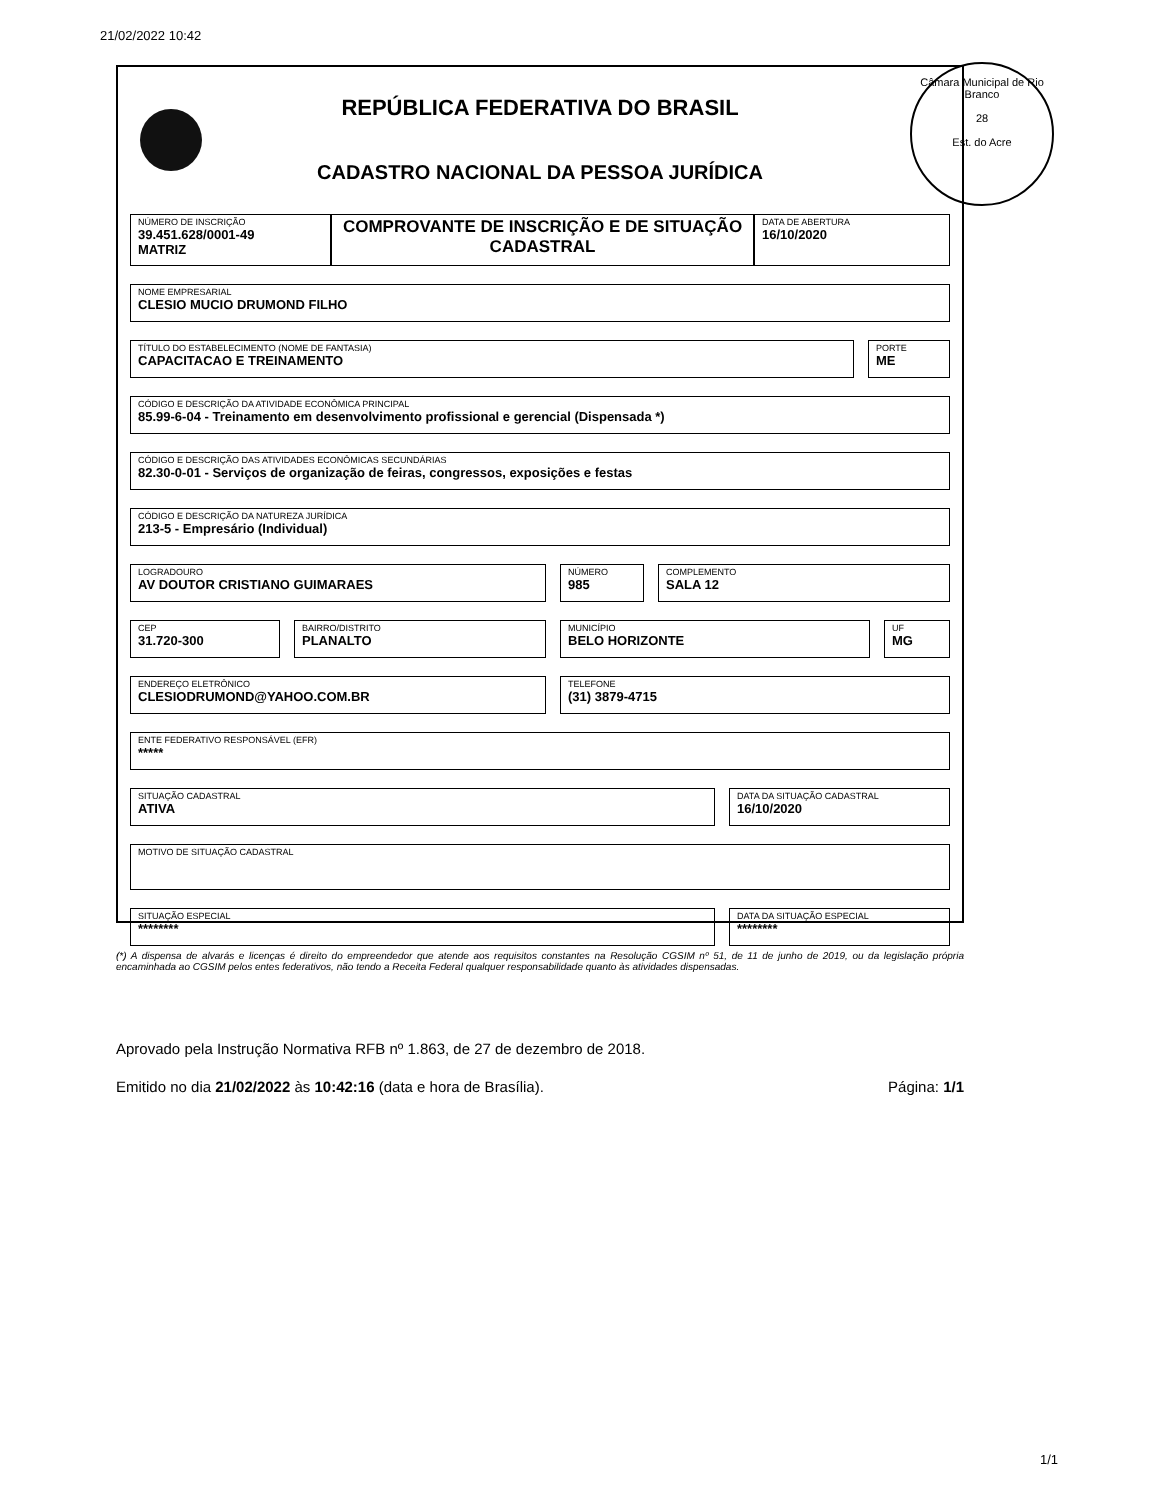21/02/2022 10:42
REPÚBLICA FEDERATIVA DO BRASIL
CADASTRO NACIONAL DA PESSOA JURÍDICA
NÚMERO DE INSCRIÇÃO
39.451.628/0001-49
MATRIZ
COMPROVANTE DE INSCRIÇÃO E DE SITUAÇÃO CADASTRAL
DATA DE ABERTURA
16/10/2020
NOME EMPRESARIAL
CLESIO MUCIO DRUMOND FILHO
TÍTULO DO ESTABELECIMENTO (NOME DE FANTASIA)
CAPACITACAO E TREINAMENTO
PORTE
ME
CÓDIGO E DESCRIÇÃO DA ATIVIDADE ECONÔMICA PRINCIPAL
85.99-6-04 - Treinamento em desenvolvimento profissional e gerencial (Dispensada *)
CÓDIGO E DESCRIÇÃO DAS ATIVIDADES ECONÔMICAS SECUNDÁRIAS
82.30-0-01 - Serviços de organização de feiras, congressos, exposições e festas
CÓDIGO E DESCRIÇÃO DA NATUREZA JURÍDICA
213-5 - Empresário (Individual)
LOGRADOURO
AV DOUTOR CRISTIANO GUIMARAES
NÚMERO
985
COMPLEMENTO
SALA 12
CEP
31.720-300
BAIRRO/DISTRITO
PLANALTO
MUNICÍPIO
BELO HORIZONTE
UF
MG
ENDEREÇO ELETRÔNICO
CLESIODRUMOND@YAHOO.COM.BR
TELEFONE
(31) 3879-4715
ENTE FEDERATIVO RESPONSÁVEL (EFR)
*****
SITUAÇÃO CADASTRAL
ATIVA
DATA DA SITUAÇÃO CADASTRAL
16/10/2020
MOTIVO DE SITUAÇÃO CADASTRAL
SITUAÇÃO ESPECIAL
********
DATA DA SITUAÇÃO ESPECIAL
********
Câmara Municipal de Rio Branco
28
Est. do Acre
(*) A dispensa de alvarás e licenças é direito do empreendedor que atende aos requisitos constantes na Resolução CGSIM nº 51, de 11 de junho de 2019, ou da legislação própria encaminhada ao CGSIM pelos entes federativos, não tendo a Receita Federal qualquer responsabilidade quanto às atividades dispensadas.
Aprovado pela Instrução Normativa RFB nº 1.863, de 27 de dezembro de 2018.
Emitido no dia 21/02/2022 às 10:42:16 (data e hora de Brasília). Página: 1/1
1/1